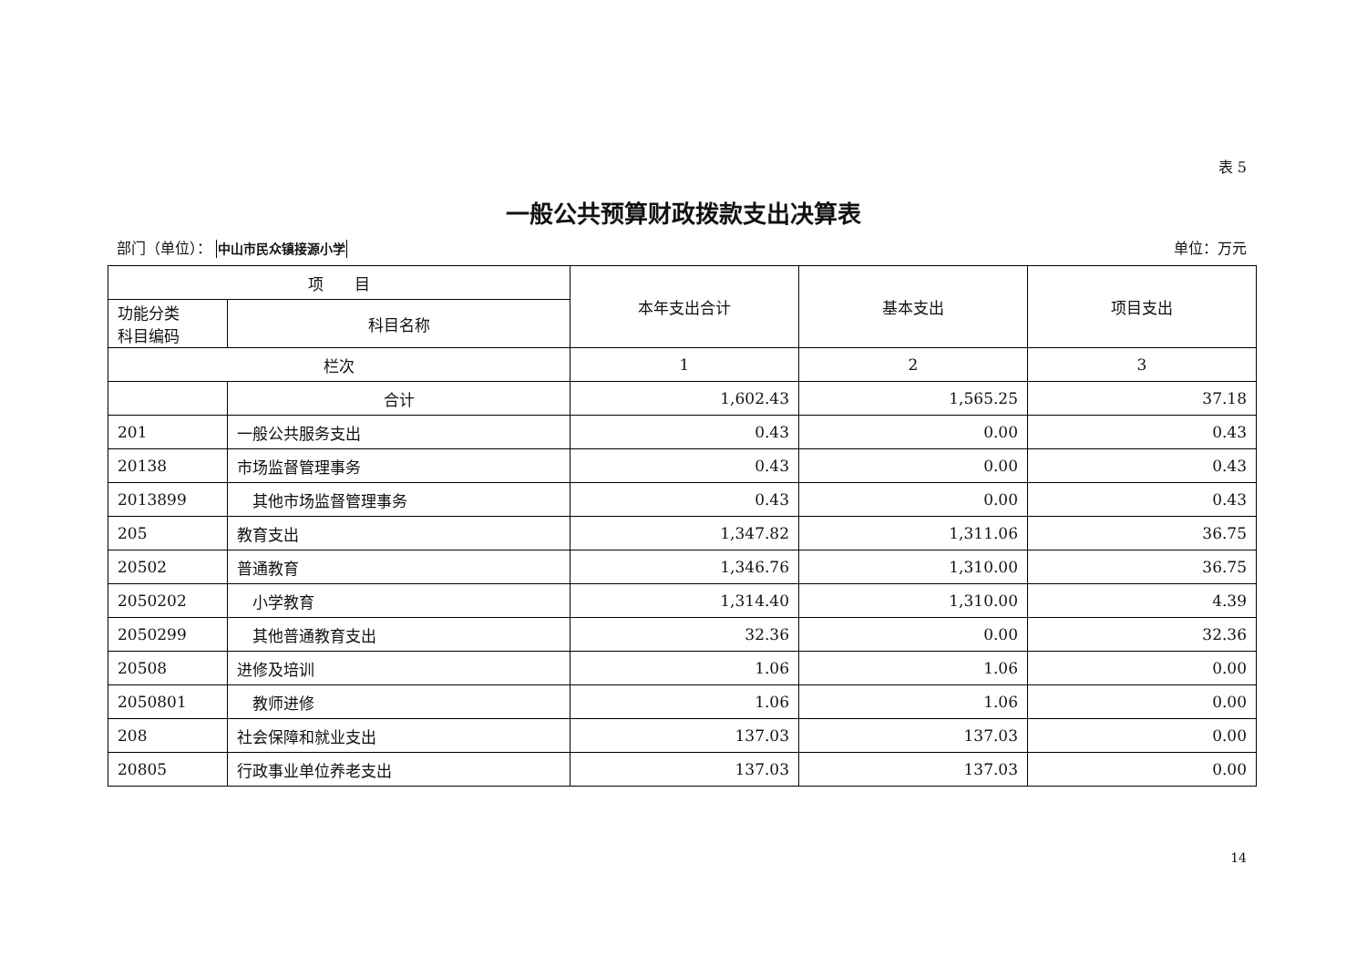表 5
一般公共预算财政拨款支出决算表
部门（单位）： 中山市民众镇接源小学 单位：万元
| 项 目 | | 本年支出合计 | 基本支出 | 项目支出 |
| --- | --- | --- | --- | --- |
| 功能分类 科目编码 | 科目名称 | | | |
| 栏次 | | 1 | 2 | 3 |
| | 合计 | 1,602.43 | 1,565.25 | 37.18 |
| 201 | 一般公共服务支出 | 0.43 | 0.00 | 0.43 |
| 20138 | 市场监督管理事务 | 0.43 | 0.00 | 0.43 |
| 2013899 | 其他市场监督管理事务 | 0.43 | 0.00 | 0.43 |
| 205 | 教育支出 | 1,347.82 | 1,311.06 | 36.75 |
| 20502 | 普通教育 | 1,346.76 | 1,310.00 | 36.75 |
| 2050202 | 小学教育 | 1,314.40 | 1,310.00 | 4.39 |
| 2050299 | 其他普通教育支出 | 32.36 | 0.00 | 32.36 |
| 20508 | 进修及培训 | 1.06 | 1.06 | 0.00 |
| 2050801 | 教师进修 | 1.06 | 1.06 | 0.00 |
| 208 | 社会保障和就业支出 | 137.03 | 137.03 | 0.00 |
| 20805 | 行政事业单位养老支出 | 137.03 | 137.03 | 0.00 |
14